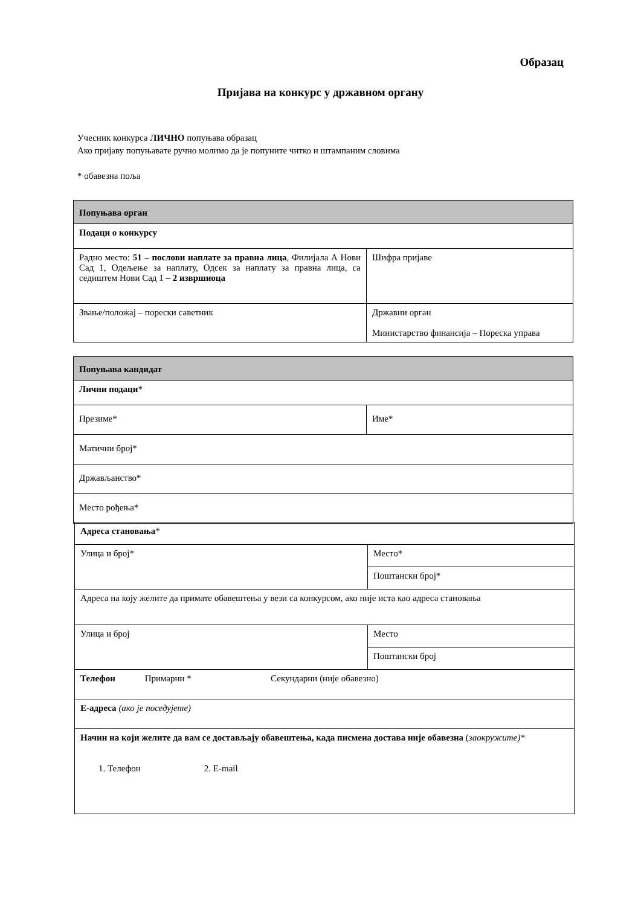Образац
Пријава на конкурс у државном органу
Учесник конкурса ЛИЧНО попуњава образац
Ако пријаву попуњавате ручно молимо да је попуните читко и штампаним словима
* обавезна поља
| Попуњава орган | |
| Подаци о конкурсу | |
| Радно место: 51 – послови наплате за правна лица , Филијала А Нови Сад 1, Одељење за наплату, Одсек за наплату за правна лица, са седиштем Нови Сад 1 – 2 извршиоца | Шифра пријаве |
| Звање/положај – порески саветник | Државни орган Министарство финансија – Пореска управа |
| Попуњава кандидат | |
| Лични подаци * | |
| Презиме* | Име* |
| Матични број* | |
| Држављанство* | |
| Место рођења* | |
| Адреса становања * | |
| Улица и број* | Место* |
| | Поштански број* |
| Адреса на коју желите да примате обавештења у вези са конкурсом, ако није иста као адреса становања | |
| Улица и број | Место |
| | Поштански број |
| Телефон Примарни * Секундарни (није обавезно) | |
| Е-адреса (ако је поседујете) | |
| Начин на који желите да вам се достављају обавештења, када писмена достава није обавезна ( заокружите)* 1. Телефон 2. E-mail | |